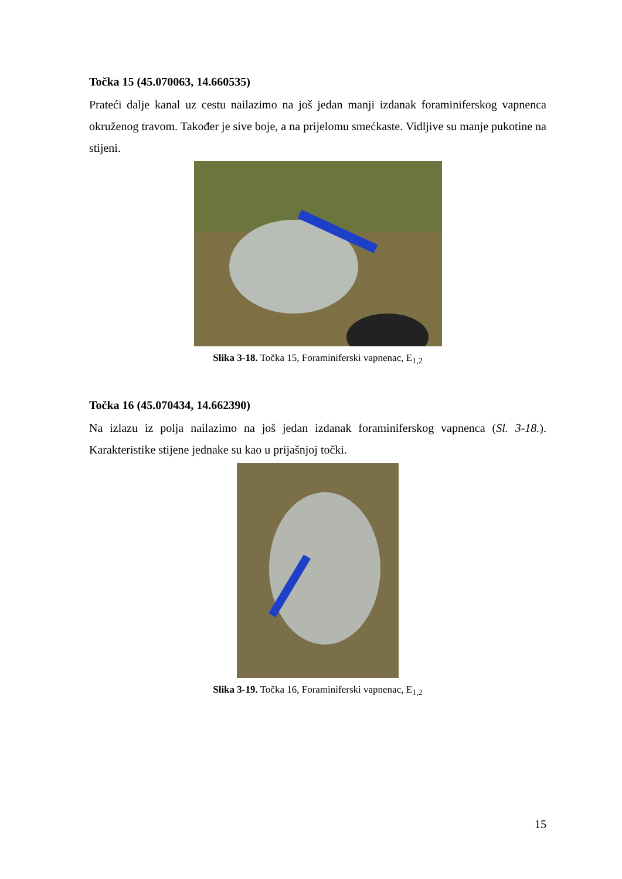Točka 15 (45.070063, 14.660535)
Prateći dalje kanal uz cestu nailazimo na još jedan manji izdanak foraminiferskog vapnenca okruženog travom. Također je sive boje, a na prijelomu smećkaste. Vidljive su manje pukotine na stijeni.
Slika 3-18. Točka 15, Foraminiferski vapnenac, E<sub>1,2</sub>
Točka 16 (45.070434, 14.662390)
Na izlazu iz polja nailazimo na još jedan izdanak foraminiferskog vapnenca (Sl. 3-18.). Karakteristike stijene jednake su kao u prijašnjoj točki.
Slika 3-19. Točka 16, Foraminiferski vapnenac, E<sub>1,2</sub>
15